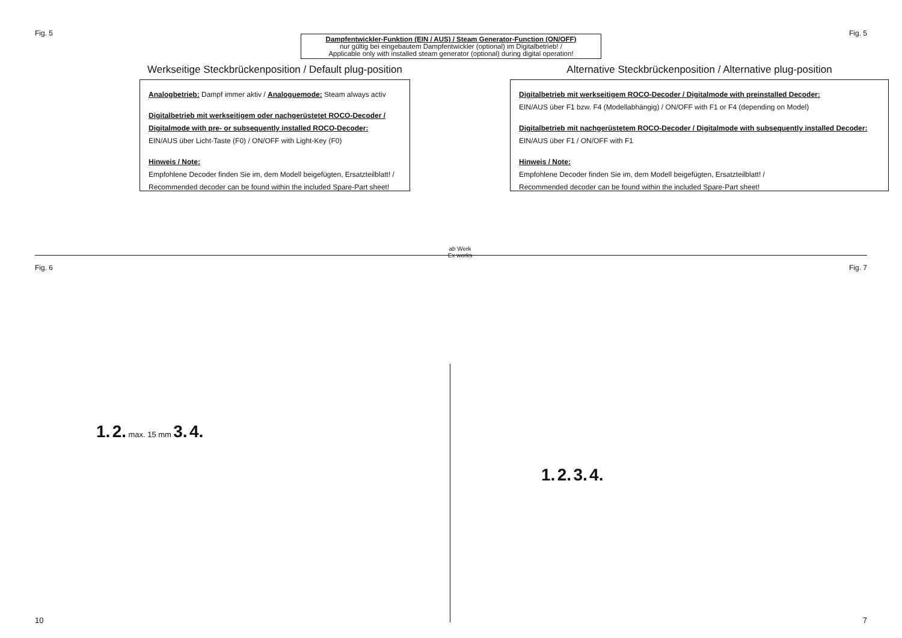Fig. 5 Fig. 5
Dampfentwickler-Funktion (EIN / AUS) / Steam Generator-Function (ON/OFF)
nur gültig bei eingebautem Dampfentwickler (optional) im Digitalbetrieb! /
Applicable only with installed steam generator (optional) during digital operation!
Werkseitige Steckbrückenposition / Default plug-position
Analogbetrieb: Dampf immer aktiv / Analoguemode: Steam always activ
Digitalbetrieb mit werkseitigem oder nachgerüstetet ROCO-Decoder /
Digitalmode with pre- or subsequently installed ROCO-Decoder:
EIN/AUS über Licht-Taste (F0) / ON/OFF with Light-Key (F0)
Hinweis / Note:
Empfohlene Decoder finden Sie im, dem Modell beigefügten, Ersatzteilblatt! /
Recommended decoder can be found within the included Spare-Part sheet!
ab Werk
Ex works
Alternative Steckbrückenposition / Alternative plug-position
Digitalbetrieb mit werkseitigem ROCO-Decoder / Digitalmode with preinstalled Decoder:
EIN/AUS über F1 bzw. F4 (Modellabhängig) / ON/OFF with F1 or F4 (depending on Model)
Digitalbetrieb mit nachgerüstetem ROCO-Decoder / Digitalmode with subsequently installed Decoder:
EIN/AUS über F1 / ON/OFF with F1
Hinweis / Note:
Empfohlene Decoder finden Sie im, dem Modell beigefügten, Ersatzteilblatt! /
Recommended decoder can be found within the included Spare-Part sheet!
Fig. 6 Fig. 7
1. 2. max. 15 mm 3. 4.
1. 2. 3. 4.
10 7